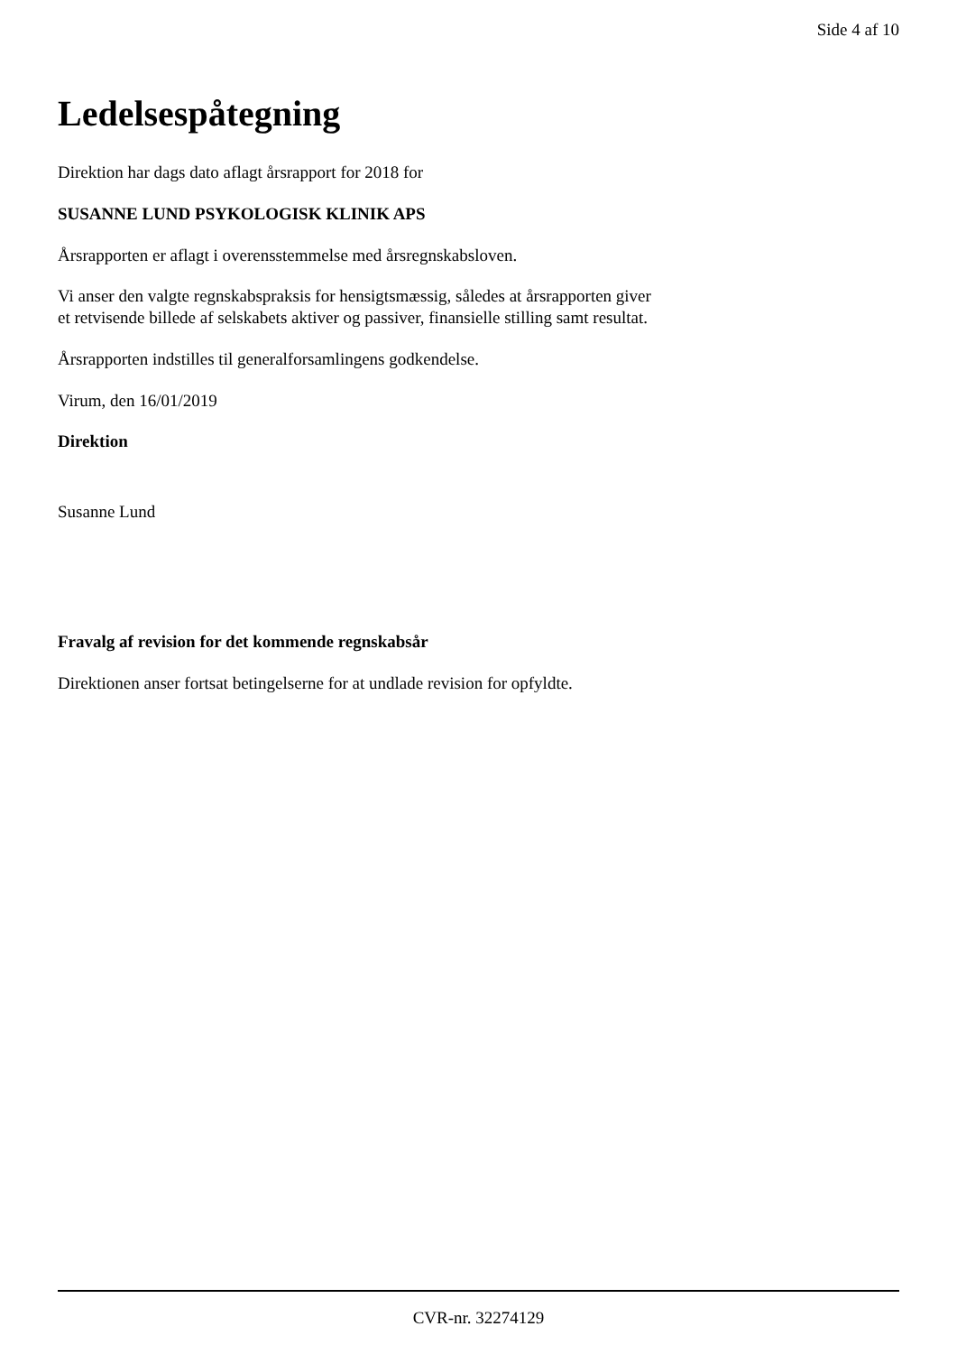Side 4 af 10
Ledelsespåtegning
Direktion har dags dato aflagt årsrapport for 2018 for
SUSANNE LUND PSYKOLOGISK KLINIK APS
Årsrapporten er aflagt i overensstemmelse med årsregnskabsloven.
Vi anser den valgte regnskabspraksis for hensigtsmæssig, således at årsrapporten giver
et retvisende billede af selskabets aktiver og passiver, finansielle stilling samt resultat.
Årsrapporten indstilles til generalforsamlingens godkendelse.
Virum, den 16/01/2019
Direktion
Susanne Lund
Fravalg af revision for det kommende regnskabsår
Direktionen anser fortsat betingelserne for at undlade revision for opfyldte.
CVR-nr. 32274129